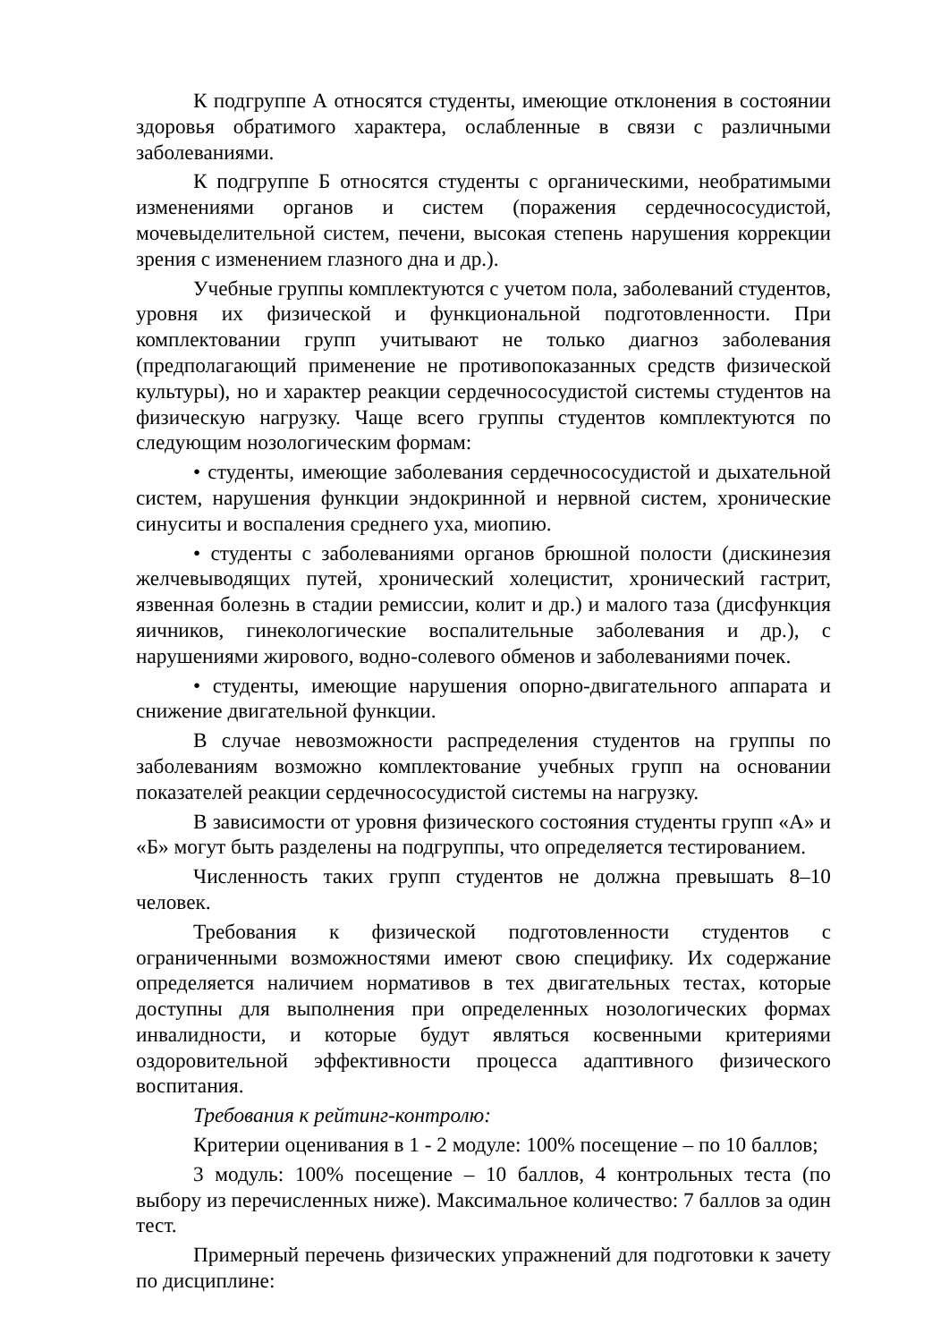К подгруппе А относятся студенты, имеющие отклонения в состоянии здоровья обратимого характера, ослабленные в связи с различными заболеваниями.
К подгруппе Б относятся студенты с органическими, необратимыми изменениями органов и систем (поражения сердечнососудистой, мочевыделительной систем, печени, высокая степень нарушения коррекции зрения с изменением глазного дна и др.).
Учебные группы комплектуются с учетом пола, заболеваний студентов, уровня их физической и функциональной подготовленности. При комплектовании групп учитывают не только диагноз заболевания (предполагающий применение не противопоказанных средств физической культуры), но и характер реакции сердечнососудистой системы студентов на физическую нагрузку. Чаще всего группы студентов комплектуются по следующим нозологическим формам:
• студенты, имеющие заболевания сердечнососудистой и дыхательной систем, нарушения функции эндокринной и нервной систем, хронические синуситы и воспаления среднего уха, миопию.
• студенты с заболеваниями органов брюшной полости (дискинезия желчевыводящих путей, хронический холецистит, хронический гастрит, язвенная болезнь в стадии ремиссии, колит и др.) и малого таза (дисфункция яичников, гинекологические воспалительные заболевания и др.), с нарушениями жирового, водно-солевого обменов и заболеваниями почек.
• студенты, имеющие нарушения опорно-двигательного аппарата и снижение двигательной функции.
В случае невозможности распределения студентов на группы по заболеваниям возможно комплектование учебных групп на основании показателей реакции сердечнососудистой системы на нагрузку.
В зависимости от уровня физического состояния студенты групп «А» и «Б» могут быть разделены на подгруппы, что определяется тестированием.
Численность таких групп студентов не должна превышать 8–10 человек.
Требования к физической подготовленности студентов с ограниченными возможностями имеют свою специфику. Их содержание определяется наличием нормативов в тех двигательных тестах, которые доступны для выполнения при определенных нозологических формах инвалидности, и которые будут являться косвенными критериями оздоровительной эффективности процесса адаптивного физического воспитания.
Требования к рейтинг-контролю:
Критерии оценивания в 1 - 2 модуле: 100% посещение – по 10 баллов;
3 модуль: 100% посещение – 10 баллов, 4 контрольных теста (по выбору из перечисленных ниже). Максимальное количество: 7 баллов за один тест.
Примерный перечень физических упражнений для подготовки к зачету по дисциплине: